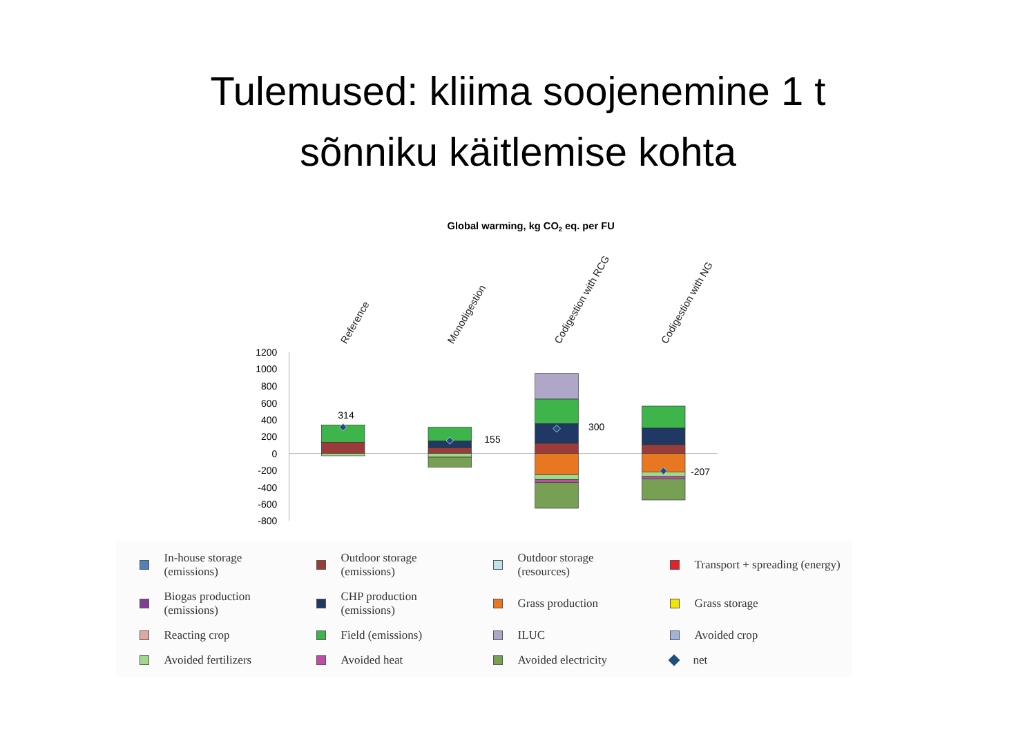Tulemused: kliima soojenemine 1 t
sõnniku käitlemise kohta
Global warming, kg CO2 eq. per FU
Reference
Monodigestion
Codigestion with RCG
Codigestion with NG
1200
1000
800
600
400
200
0
-200
-400
-600
-800
314
155
300
-207
In-house storage (emissions)
Outdoor storage (emissions)
Outdoor storage (resources)
Transport + spreading (energy)
Biogas production (emissions)
CHP production (emissions)
Grass production
Grass storage
Reacting crop
Field (emissions)
ILUC
Avoided crop
Avoided fertilizers
Avoided heat
Avoided electricity
net